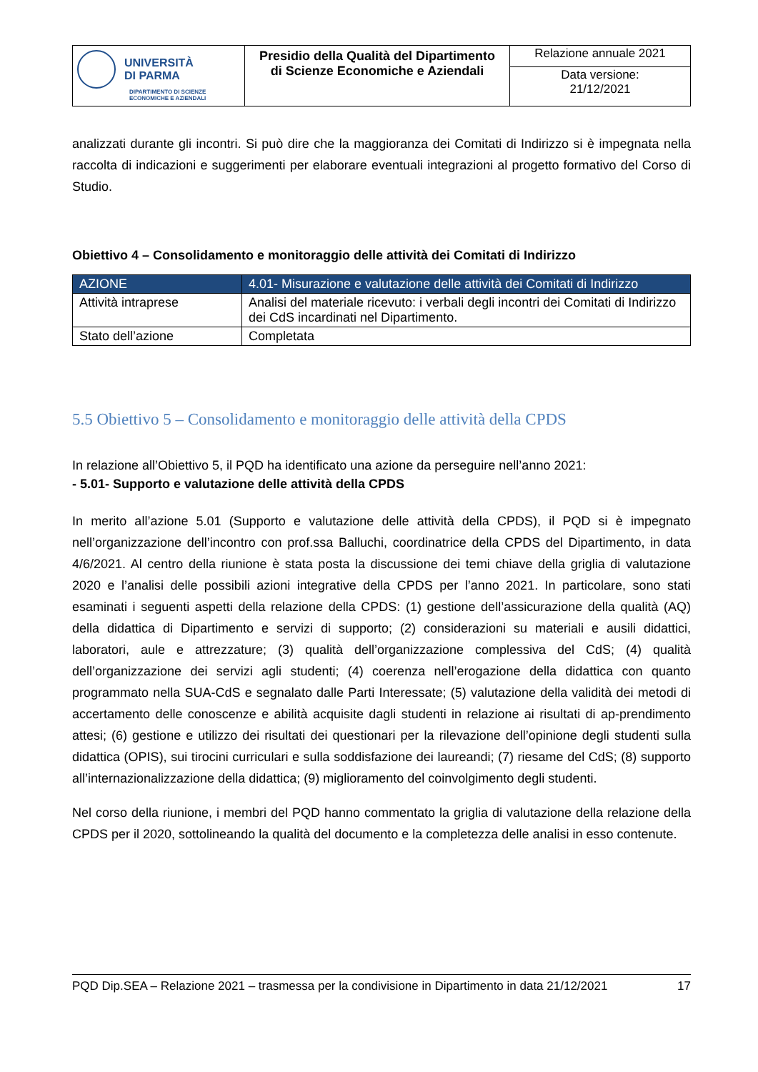| UNIVERSITÀ DI PARMA DIPARTIMENTO DI SCIENZE ECONOMICHE E AZIENDALI | Presidio della Qualità del Dipartimento di Scienze Economiche e Aziendali | Relazione annuale 2021 |
| | | Data versione: 21/12/2021 |
analizzati durante gli incontri. Si può dire che la maggioranza dei Comitati di Indirizzo si è impegnata nella raccolta di indicazioni e suggerimenti per elaborare eventuali integrazioni al progetto formativo del Corso di Studio.
Obiettivo 4 – Consolidamento e monitoraggio delle attività dei Comitati di Indirizzo
| AZIONE | 4.01- Misurazione e valutazione delle attività dei Comitati di Indirizzo |
| Attività intraprese | Analisi del materiale ricevuto: i verbali degli incontri dei Comitati di Indirizzo dei CdS incardinati nel Dipartimento. |
| Stato dell’azione | Completata |
5.5 Obiettivo 5 – Consolidamento e monitoraggio delle attività della CPDS
In relazione all’Obiettivo 5, il PQD ha identificato una azione da perseguire nell’anno 2021:
- 5.01- Supporto e valutazione delle attività della CPDS
In merito all’azione 5.01 (Supporto e valutazione delle attività della CPDS), il PQD si è impegnato nell’organizzazione dell’incontro con prof.ssa Balluchi, coordinatrice della CPDS del Dipartimento, in data 4/6/2021. Al centro della riunione è stata posta la discussione dei temi chiave della griglia di valutazione 2020 e l’analisi delle possibili azioni integrative della CPDS per l’anno 2021. In particolare, sono stati esaminati i seguenti aspetti della relazione della CPDS: (1) gestione dell’assicurazione della qualità (AQ) della didattica di Dipartimento e servizi di supporto; (2) considerazioni su materiali e ausili didattici, laboratori, aule e attrezzature; (3) qualità dell’organizzazione complessiva del CdS; (4) qualità dell’organizzazione dei servizi agli studenti; (4) coerenza nell’erogazione della didattica con quanto programmato nella SUA-CdS e segnalato dalle Parti Interessate; (5) valutazione della validità dei metodi di accertamento delle conoscenze e abilità acquisite dagli studenti in relazione ai risultati di ap-prendimento attesi; (6) gestione e utilizzo dei risultati dei questionari per la rilevazione dell’opinione degli studenti sulla didattica (OPIS), sui tirocini curriculari e sulla soddisfazione dei laureandi; (7) riesame del CdS; (8) supporto all’internazionalizzazione della didattica; (9) miglioramento del coinvolgimento degli studenti.
Nel corso della riunione, i membri del PQD hanno commentato la griglia di valutazione della relazione della CPDS per il 2020, sottolineando la qualità del documento e la completezza delle analisi in esso contenute.
PQD Dip.SEA – Relazione 2021 – trasmessa per la condivisione in Dipartimento in data 21/12/2021 17